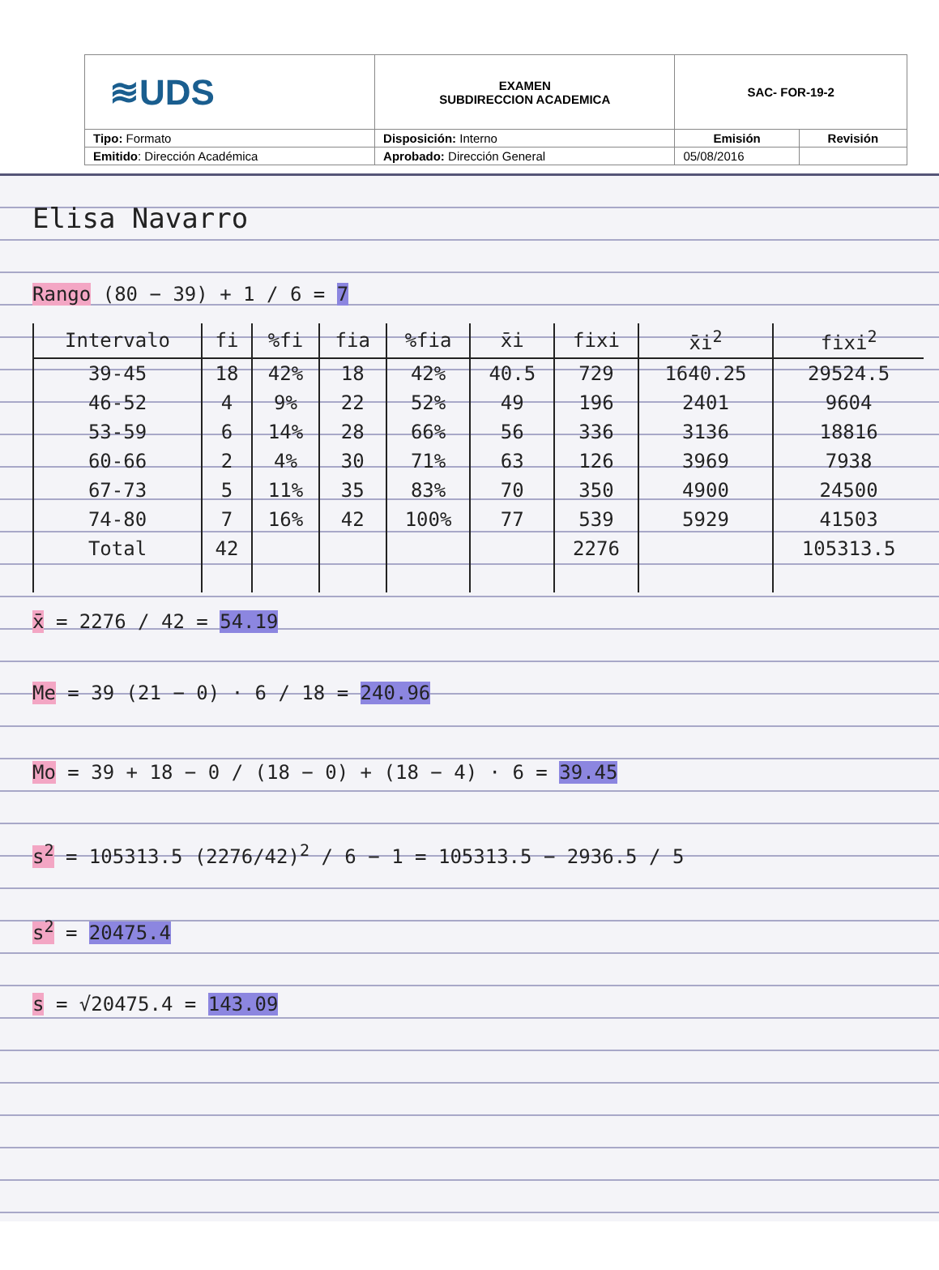| ≋UDS | EXAMEN SUBDIRECCION ACADEMICA | SAC- FOR-19-2 | |
| Tipo: Formato | Disposición: Interno | Emisión | Revisión |
| Emitido : Dirección Académica | Aprobado: Dirección General | 05/08/2016 | |
Elisa Navarro
Rango (80 − 39) + 1 / 6 = 7
| Intervalo | fi | %fi | fia | %fia | x̄i | fixi | x̄i<sup>2</sup> | fixi<sup>2</sup> |
| --- | --- | --- | --- | --- | --- | --- | --- | --- |
| 39-45 | 18 | 42% | 18 | 42% | 40.5 | 729 | 1640.25 | 29524.5 |
| 46-52 | 4 | 9% | 22 | 52% | 49 | 196 | 2401 | 9604 |
| 53-59 | 6 | 14% | 28 | 66% | 56 | 336 | 3136 | 18816 |
| 60-66 | 2 | 4% | 30 | 71% | 63 | 126 | 3969 | 7938 |
| 67-73 | 5 | 11% | 35 | 83% | 70 | 350 | 4900 | 24500 |
| 74-80 | 7 | 16% | 42 | 100% | 77 | 539 | 5929 | 41503 |
| Total | 42 | | | | | 2276 | | 105313.5 |
x̄ = 2276 / 42 = 54.19
Me = 39 (21 − 0) · 6 / 18 = 240.96
Mo = 39 + 18 − 0 / (18 − 0) + (18 − 4) · 6 = 39.45
s<sup>2</sup> = 105313.5 (2276/42)<sup>2</sup> / 6 − 1 = 105313.5 − 2936.5 / 5
s<sup>2</sup> = 20475.4
s = √20475.4 = 143.09